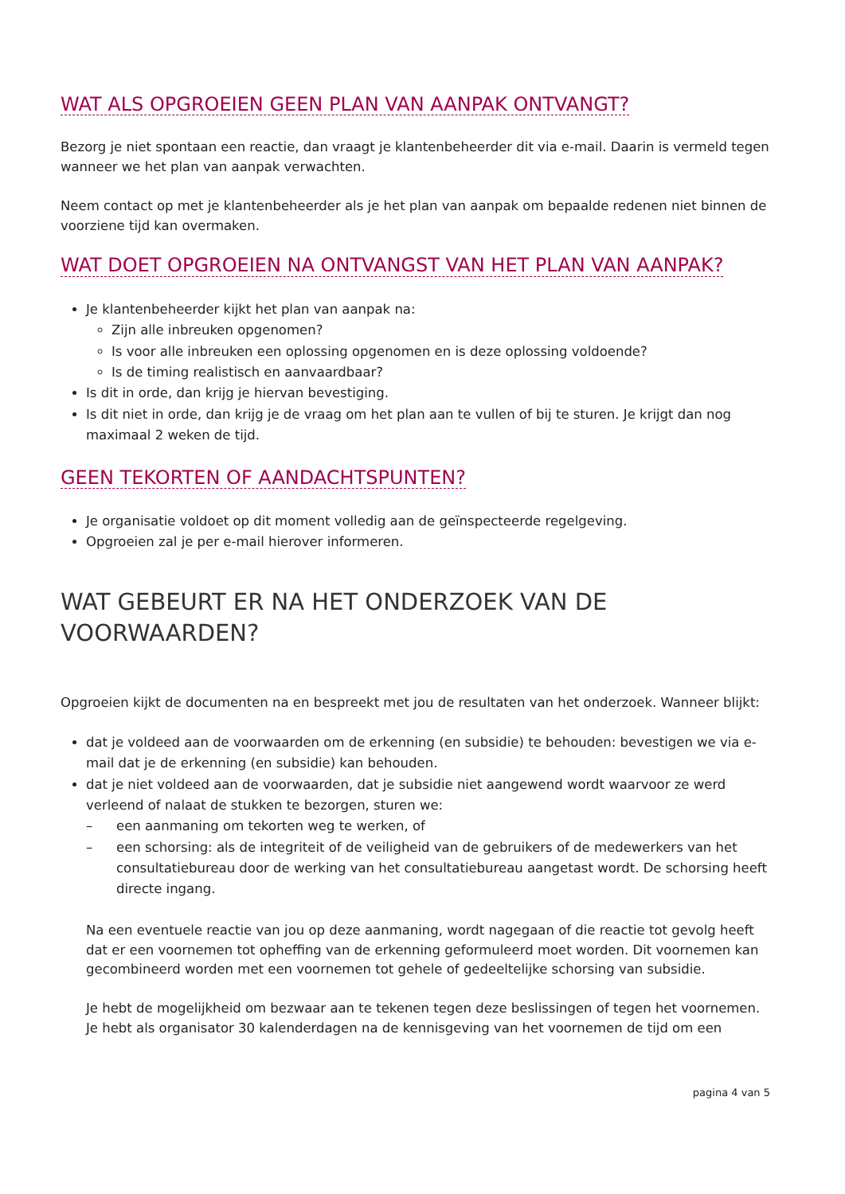WAT ALS OPGROEIEN GEEN PLAN VAN AANPAK ONTVANGT?
Bezorg je niet spontaan een reactie, dan vraagt je klantenbeheerder dit via e-mail. Daarin is vermeld tegen wanneer we het plan van aanpak verwachten.
Neem contact op met je klantenbeheerder als je het plan van aanpak om bepaalde redenen niet binnen de voorziene tijd kan overmaken.
WAT DOET OPGROEIEN NA ONTVANGST VAN HET PLAN VAN AANPAK?
Je klantenbeheerder kijkt het plan van aanpak na:
Zijn alle inbreuken opgenomen?
Is voor alle inbreuken een oplossing opgenomen en is deze oplossing voldoende?
Is de timing realistisch en aanvaardbaar?
Is dit in orde, dan krijg je hiervan bevestiging.
Is dit niet in orde, dan krijg je de vraag om het plan aan te vullen of bij te sturen. Je krijgt dan nog maximaal 2 weken de tijd.
GEEN TEKORTEN OF AANDACHTSPUNTEN?
Je organisatie voldoet op dit moment volledig aan de geïnspecteerde regelgeving.
Opgroeien zal je per e-mail hierover informeren.
WAT GEBEURT ER NA HET ONDERZOEK VAN DE VOORWAARDEN?
Opgroeien kijkt de documenten na en bespreekt met jou de resultaten van het onderzoek. Wanneer blijkt:
dat je voldeed aan de voorwaarden om de erkenning (en subsidie) te behouden: bevestigen we via e-mail dat je de erkenning (en subsidie) kan behouden.
dat je niet voldeed aan de voorwaarden, dat je subsidie niet aangewend wordt waarvoor ze werd verleend of nalaat de stukken te bezorgen, sturen we:
– een aanmaning om tekorten weg te werken, of
– een schorsing: als de integriteit of de veiligheid van de gebruikers of de medewerkers van het consultatiebureau door de werking van het consultatiebureau aangetast wordt. De schorsing heeft directe ingang.
Na een eventuele reactie van jou op deze aanmaning, wordt nagegaan of die reactie tot gevolg heeft dat er een voornemen tot opheffing van de erkenning geformuleerd moet worden. Dit voornemen kan gecombineerd worden met een voornemen tot gehele of gedeeltelijke schorsing van subsidie.
Je hebt de mogelijkheid om bezwaar aan te tekenen tegen deze beslissingen of tegen het voornemen. Je hebt als organisator 30 kalenderdagen na de kennisgeving van het voornemen de tijd om een
pagina 4 van 5